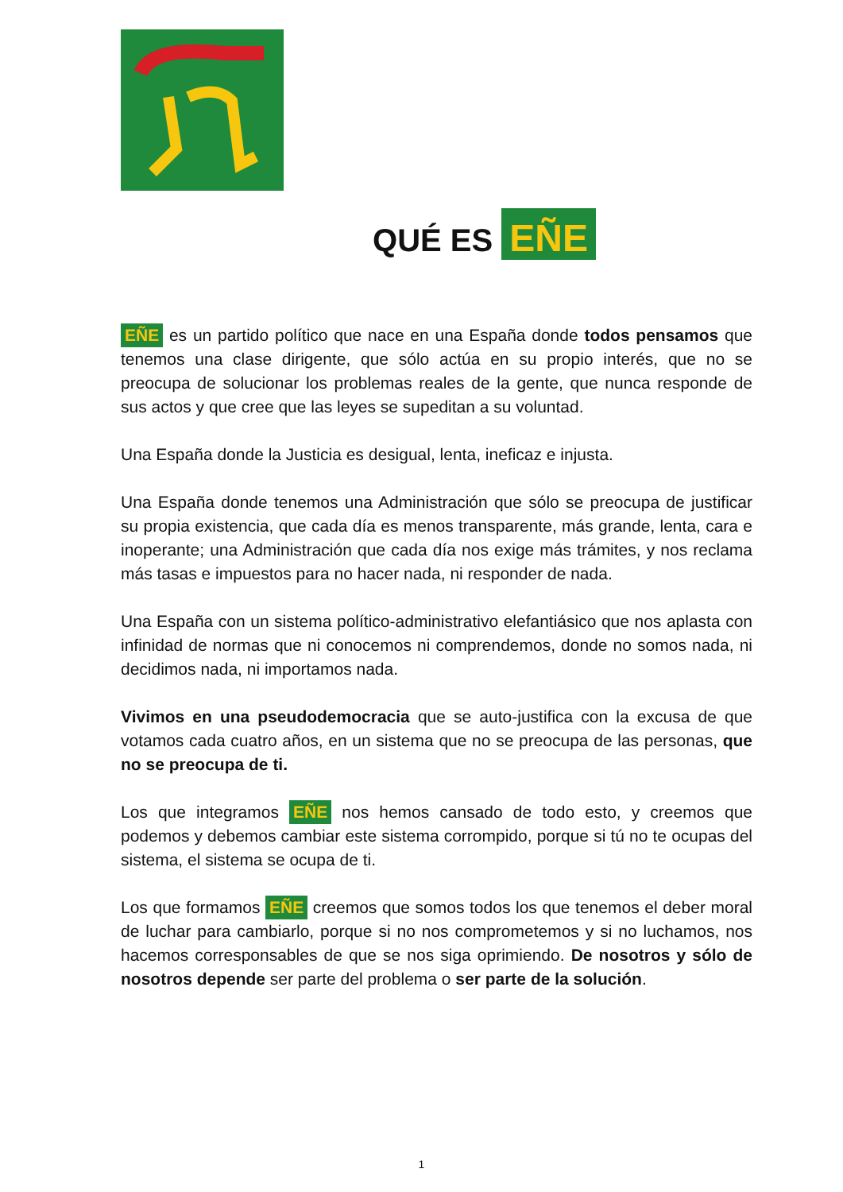QUÉ ES EÑE
EÑE es un partido político que nace en una España donde todos pensamos que tenemos una clase dirigente, que sólo actúa en su propio interés, que no se preocupa de solucionar los problemas reales de la gente, que nunca responde de sus actos y que cree que las leyes se supeditan a su voluntad.
Una España donde la Justicia es desigual, lenta, ineficaz e injusta.
Una España donde tenemos una Administración que sólo se preocupa de justificar su propia existencia, que cada día es menos transparente, más grande, lenta, cara e inoperante; una Administración que cada día nos exige más trámites, y nos reclama más tasas e impuestos para no hacer nada, ni responder de nada.
Una España con un sistema político-administrativo elefantiásico que nos aplasta con infinidad de normas que ni conocemos ni comprendemos, donde no somos nada, ni decidimos nada, ni importamos nada.
Vivimos en una pseudodemocracia que se auto-justifica con la excusa de que votamos cada cuatro años, en un sistema que no se preocupa de las personas, que no se preocupa de ti.
Los que integramos EÑE nos hemos cansado de todo esto, y creemos que podemos y debemos cambiar este sistema corrompido, porque si tú no te ocupas del sistema, el sistema se ocupa de ti.
Los que formamos EÑE creemos que somos todos los que tenemos el deber moral de luchar para cambiarlo, porque si no nos comprometemos y si no luchamos, nos hacemos corresponsables de que se nos siga oprimiendo. De nosotros y sólo de nosotros depende ser parte del problema o ser parte de la solución.
1